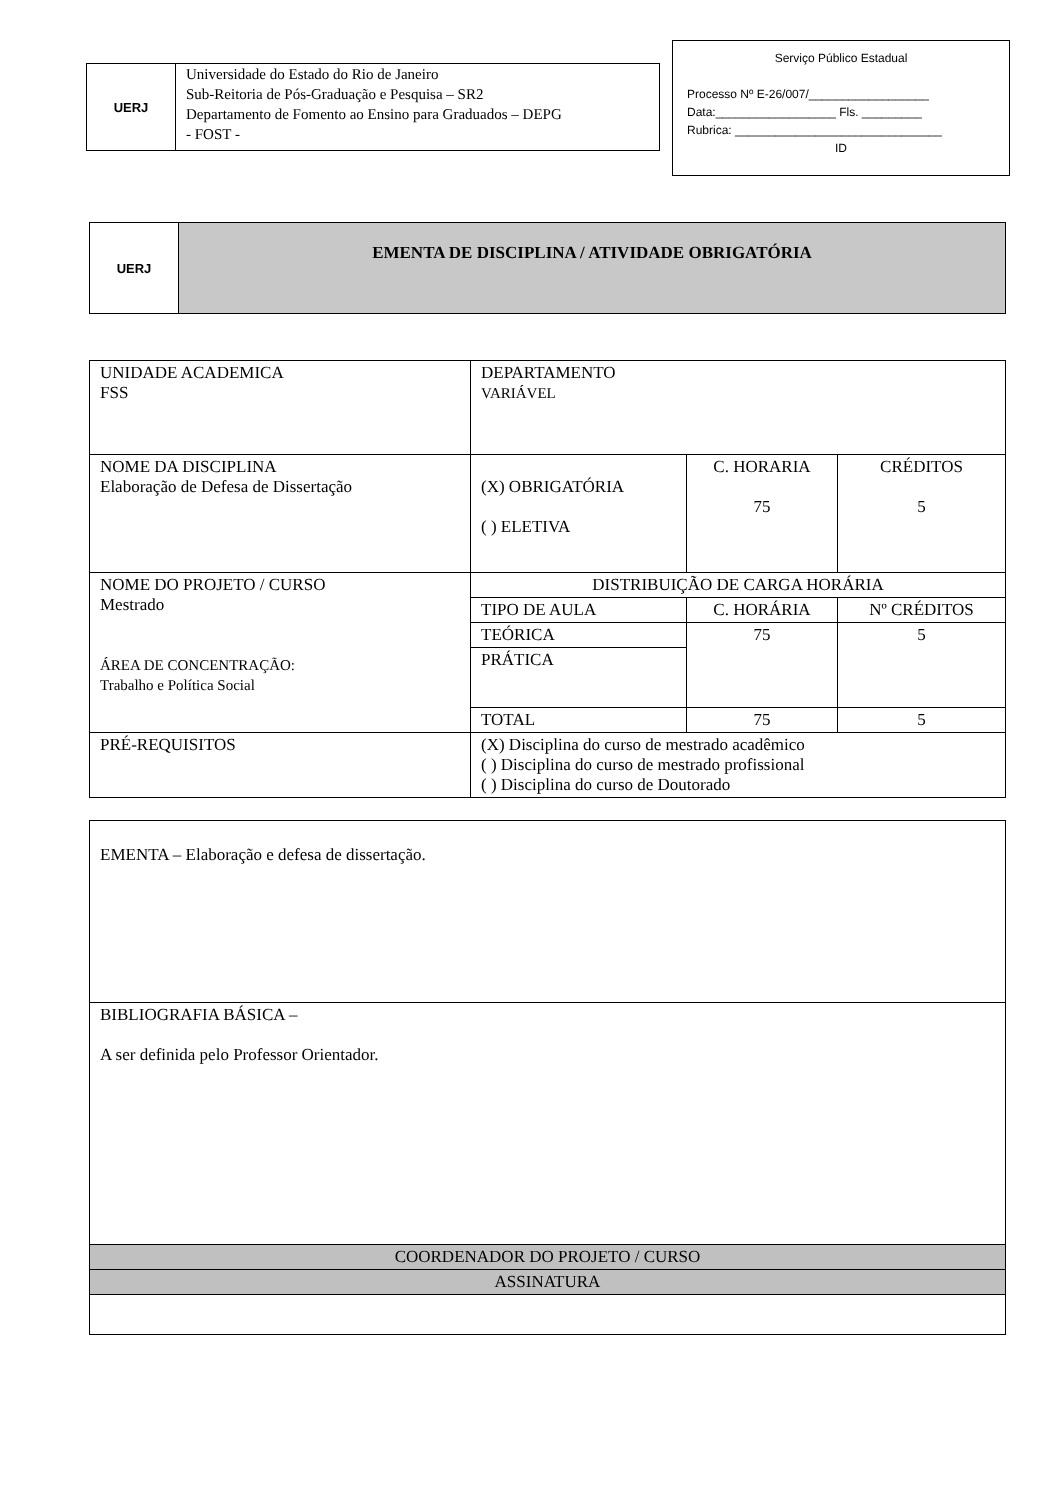UERJ
Universidade do Estado do Rio de Janeiro
Sub-Reitoria de Pós-Graduação e Pesquisa – SR2
Departamento de Fomento ao Ensino para Graduados – DEPG
- FOST -
Serviço Público Estadual
Processo Nº E-26/007/__________________
Data:__________________ Fls. _________
Rubrica: _______________________________
ID
UERJ
EMENTA DE DISCIPLINA / ATIVIDADE OBRIGATÓRIA
| UNIDADE ACADEMICA FSS | DEPARTAMENTO VARIÁVEL | | |
| NOME DA DISCIPLINA Elaboração de Defesa de Dissertação | (X) OBRIGATÓRIA ( ) ELETIVA | C. HORARIA 75 | CRÉDITOS 5 |
| NOME DO PROJETO / CURSO Mestrado ÁREA DE CONCENTRAÇÃO: Trabalho e Política Social | DISTRIBUIÇÃO DE CARGA HORÁRIA | | |
| | TIPO DE AULA | C. HORÁRIA | Nº CRÉDITOS |
| | TEÓRICA | 75 | 5 |
| | PRÁTICA | | |
| | TOTAL | 75 | 5 |
| PRÉ-REQUISITOS | (X) Disciplina do curso de mestrado acadêmico ( ) Disciplina do curso de mestrado profissional ( ) Disciplina do curso de Doutorado | | |
| EMENTA – Elaboração e defesa de dissertação. |
| BIBLIOGRAFIA BÁSICA – A ser definida pelo Professor Orientador. |
| COORDENADOR DO PROJETO / CURSO |
| ASSINATURA |